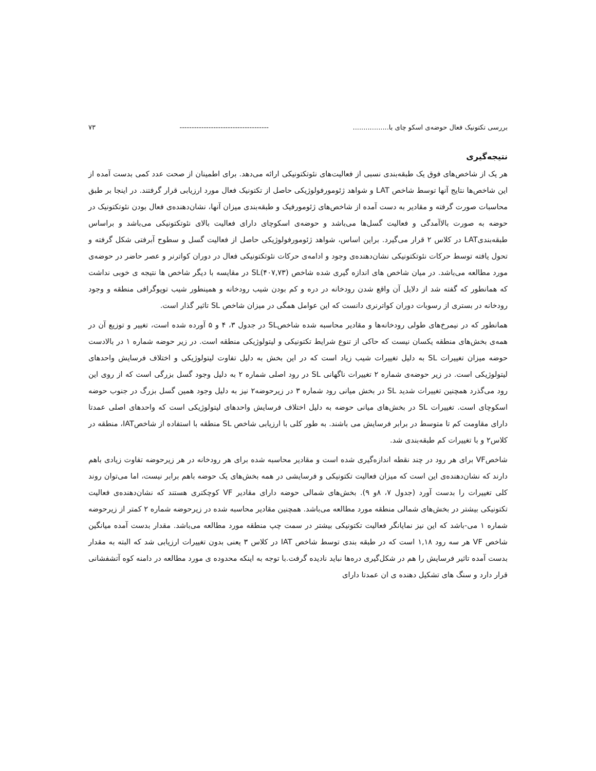بررسی تکتونیک فعال حوضه‌ی اسکو چای با................. ------------------------------------- ۷۳
نتیجه‌گیری
هر یک از شاخص‌های فوق یک طبقه‌بندی نسبی از فعالیت‌های نئوتکتونیکی ارائه می‌دهد. برای اطمینان از صحت عدد کمی بدست آمده از این شاخص‌ها نتایج آنها توسط شاخص LAT و شواهد ژئومورفولوژیکی حاصل از تکتونیک فعال مورد ارزیابی قرار گرفتند. در اینجا بر طبق محاسبات صورت گرفته و مقادیر به دست آمده از شاخص‌های ژئومورفیک و طبقه‌بندی میزان آنها، نشان‌دهنده‌ی فعال بودن نئوتکتونیک در حوضه به صورت بالاآمدگی و فعالیت گسل‌ها می‌باشد و حوضه‌ی اسکوچای دارای فعالیت بالای نئوتکتونیکی می‌باشد و براساس طبقه‌بندیLAT در کلاس ۲ قرار می‌گیرد. براین اساس، شواهد ژئومورفولوژیکی حاصل از فعالیت گسل و سطوح آبرفتی شکل گرفته و تحول یافته توسط حرکات نئوتکتونیکی نشان‌دهنده‌ی وجود و ادامه‌ی حرکات نئوتکتونیکی فعال در دوران کواترنر و عصر حاضر در حوضه‌ی مورد مطالعه می‌باشد. در میان شاخص های اندازه گیری شده شاخص SL(۴۰۷,۷۳) در مقایسه با دیگر شاخص ها نتیجه ی خوبی نداشت که همانطور که گفته شد از دلایل آن واقع شدن رودخانه در دره و کم بودن شیب رودخانه و همینطور شیب توپوگرافی منطقه و وجود رودخانه در بستری از رسوبات دوران کواترنری دانست که این عوامل همگی در میزان شاخص SL تاثیر گذار است.
همانطور که در نیمرخ‌های طولی رودخانه‌ها و مقادیر محاسبه شده شاخصSL در جدول ۳، ۴ و ۵ آورده شده است، تغییر و توزیع آن در همه‌ی بخش‌های منطقه یکسان نیست که حاکی از تنوع شرایط تکتونیکی و لیتولوژیکی منطقه است. در زیر حوضه شماره ۱ در بالادست حوضه میزان تغییرات SL به دلیل تغییرات شیب زیاد است که در این بخش به دلیل تفاوت لیتولوژیکی و اختلاف فرسایش واحدهای لیتولوژیکی است. در زیر حوضه‌ی شماره ۲ تغییرات ناگهانی SL در رود اصلی شماره ۲ به دلیل وجود گسل بزرگی است که از روی این رود می‌گذرد همچنین تغییرات شدید SL در بخش میانی رود شماره ۳ در زیرحوضه۲ نیز به دلیل وجود همین گسل بزرگ در جنوب حوضه اسکوچای است. تغییرات SL در بخش‌های میانی حوضه به دلیل اختلاف فرسایش واحدهای لیتولوژیکی است که واحدهای اصلی عمدتا دارای مقاومت کم تا متوسط در برابر فرسایش می باشند. به طور کلی با ارزیابی شاخص SL منطقه با استفاده از شاخصIAT، منطقه در کلاس۲ و با تغییرات کم طبقه‌بندی شد.
شاخصVF برای هر رود در چند نقطه اندازه‌گیری شده است و مقادیر محاسبه شده برای هر رودخانه در هر زیرحوضه تفاوت زیادی باهم دارند که نشان‌دهنده‌ی این است که میزان فعالیت تکتونیکی و فرسایشی در همه بخش‌های یک حوضه باهم برابر نیست، اما می‌توان روند کلی تغییرات را بدست آورد (جدول ۷، ۸و ۹). بخش‌های شمالی حوضه دارای مقادیر VF کوچکتری هستند که نشان‌دهنده‌ی فعالیت تکتونیکی بیشتر در بخش‌های شمالی منطقه مورد مطالعه می‌باشد. همچنین مقادیر محاسبه شده در زیرحوضه شماره ۲ کمتر از زیرحوضه شماره ۱ می-باشد که این نیز نمایانگر فعالیت تکتونیکی بیشتر در سمت چپ منطقه مورد مطالعه می‌باشد. مقدار بدست آمده میانگین شاخص VF هر سه رود ۱,۱۸ است که در طبقه بندی توسط شاخص IAT در کلاس ۳ یعنی بدون تغییرات ارزیابی شد که البته به مقدار بدست آمده تاثیر فرسایش را هم در شکل‌گیری دره‌ها نباید نادیده گرفت.با توجه به اینکه محدوده ی مورد مطالعه در دامنه کوه آتشفشانی قرار دارد و سنگ های تشکیل دهنده ی ان عمدتا دارای